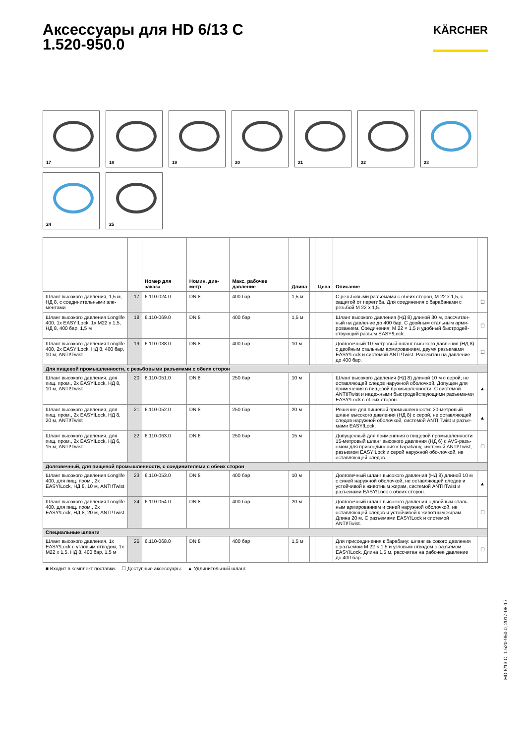Аксессуары для HD 6/13 C
1.520-950.0
KÄRCHER
17
18
19
20
21
22
23
24
25
| | | Номер для заказа | Номин. диа-метр | Макс. рабочее давление | Длина | | Цена | Описание | |
| --- | --- | --- | --- | --- | --- | --- | --- | --- | --- |
| Шланг высокого давления, 1,5 м, НД 8, с соединительными эле-ментами | 17 | 6.110-024.0 | DN 8 | 400 бар | 1,5 м | | | С резьбовыми разъемами с обеих сторон, M 22 x 1,5, с защитой от перегиба. Для соединения с барабанами с резьбой M 22 x 1,5. | ☐ |
| Шланг высокого давления Longlife 400, 1x EASY!Lock, 1x M22 x 1,5, НД 8, 400 бар, 1,5 м | 18 | 6.110-069.0 | DN 8 | 400 бар | 1,5 м | | | Шланг высокого давления (НД 8) длиной 30 м, рассчитан-ный на давление до 400 бар. С двойным стальным арми-рованием. Соединения: M 22 × 1,5 и удобный быстродей-ствующий разъем EASY!Lock. | ☐ |
| Шланг высокого давления Longlife 400, 2x EASY!Lock, НД 8, 400 бар, 10 м, ANTI!Twist | 19 | 6.110-038.0 | DN 8 | 400 бар | 10 м | | | Долговечный 10-метровый шланг высокого давления (НД 8) с двойным стальным армированием, двумя разъемами EASY!Lock и системой ANTI!Twist. Рассчитан на давление до 400 бар. | ☐ |
| Для пищевой промышленности, с резьбовыми разъемами с обеих сторон | | | | | | | | | |
| Шланг высокого давления, для пищ. пром., 2x EASY!Lock, НД 8, 10 м, ANTI!Twist | 20 | 6.110-051.0 | DN 8 | 250 бар | 10 м | | | Шланг высокого давления (НД 8) длиной 10 м с серой, не оставляющей следов наружной оболочкой. Допущен для применения в пищевой промышленности. С системой ANTI!Twist и надежными быстродействующими разъема-ми EASY!Lock с обеих сторон. | ▲ |
| Шланг высокого давления, для пищ. пром., 2x EASY!Lock, НД 8, 20 м, ANTI!Twist | 21 | 6.110-052.0 | DN 8 | 250 бар | 20 м | | | Решение для пищевой промышленности: 20-метровый шланг высокого давления (НД 8) с серой, не оставляющей следов наружной оболочкой, системой ANTI!Twist и разъе-мами EASY!Lock. | ▲ |
| Шланг высокого давления, для пищ. пром., 2x EASY!Lock, НД 6, 15 м, ANTI!Twist | 22 | 6.110-063.0 | DN 6 | 250 бар | 15 м | | | Допущенный для применения в пищевой промышленности 15-метровый шланг высокого давления (НД 6) с AVS-разъ-емом для присоединения к барабану, системой ANTI!Twist, разъемом EASY!Lock и серой наружной обо-лочкой, не оставляющей следов. | ☐ |
| Долговечный, для пищевой промышленности, с соединителями с обеих сторон | | | | | | | | | |
| Шланг высокого давления Longlife 400, для пищ. пром., 2x EASY!Lock, НД 8, 10 м, ANTI!Twist | 23 | 6.110-053.0 | DN 8 | 400 бар | 10 м | | | Долговечный шланг высокого давления (НД 8) длиной 10 м с синей наружной оболочкой, не оставляющей следов и устойчивой к животным жирам, системой ANTI!Twist и разъемами EASY!Lock с обеих сторон. | ▲ |
| Шланг высокого давления Longlife 400, для пищ. пром., 2x EASY!Lock, НД 8, 20 м, ANTI!Twist | 24 | 6.110-054.0 | DN 8 | 400 бар | 20 м | | | Долговечный шланг высокого давления с двойным сталь-ным армированием и синей наружной оболочкой, не оставляющей следов и устойчивой к животным жирам. Длина 20 м. С разъемами EASY!Lock и системой ANTI!Twist. | ☐ |
| Специальные шланги | | | | | | | | | |
| Шланг высокого давления, 1x EASY!Lock с угловым отводом, 1x M22 x 1,5, НД 8, 400 бар, 1,5 м | 25 | 6.110-068.0 | DN 8 | 400 бар | 1,5 м | | | Для присоединения к барабану: шланг высокого давления с разъемом M 22 × 1,5 и угловым отводом с разъемом EASY!Lock. Длина 1,5 м, рассчитан на рабочее давление до 400 бар. | ☐ |
■ Входит в комплект поставки. ☐ Доступные аксессуары. ▲ Удлинительный шланг.
HD 6/13 C, 1.520-950.0, 2017-08-17